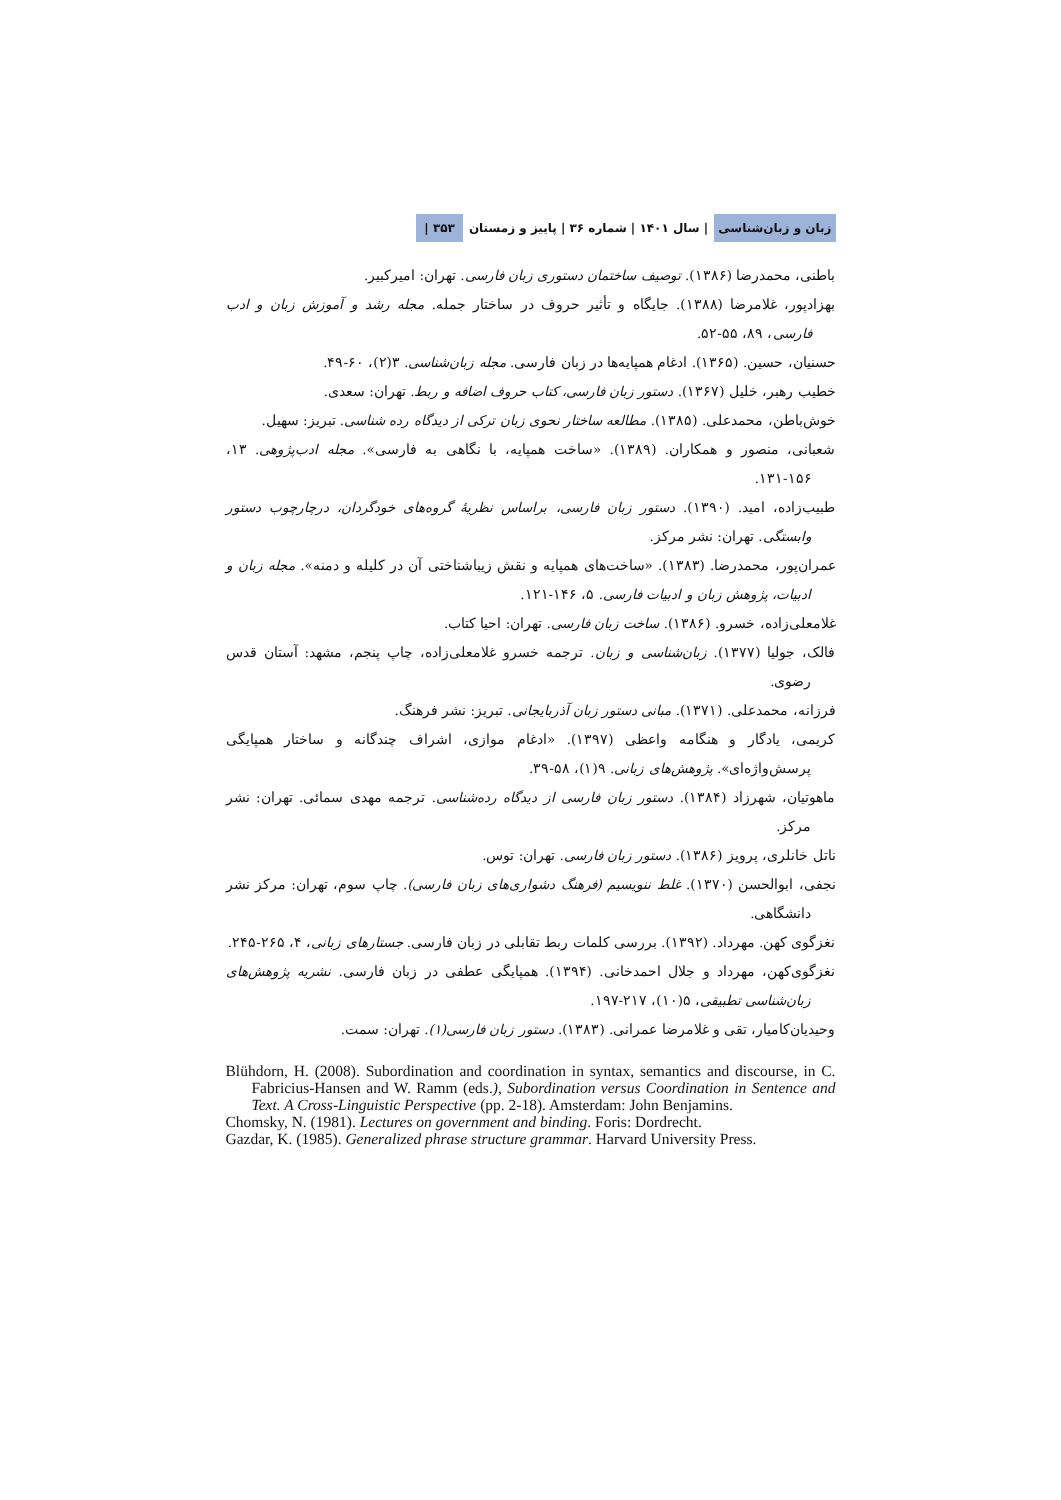زبان و زبان‌شناسی | سال ۱۴۰۱ | شماره ۳۶ | پاییز و زمستان ۳۵۳ |
باطنی، محمدرضا (۱۳۸۶). توصیف ساختمان دستوری زبان فارسی. تهران: امیرکبیر.
بهزادپور، غلامرضا (۱۳۸۸). جایگاه و تأثیر حروف در ساختار جمله. مجله رشد و آموزش زبان و ادب فارسی، ۸۹، ۵۵-۵۲.
حسنیان، حسین. (۱۳۶۵). ادغام همپایه‌ها در زبان فارسی. مجله زبان‌شناسی. ۳(۲)، ۶۰-۴۹.
خطیب رهبر، خلیل (۱۳۶۷). دستور زبان فارسی، کتاب حروف اضافه و ربط. تهران: سعدی.
خوش‌باطن، محمدعلی. (۱۳۸۵). مطالعه ساختار نحوی زبان ترکی از دیدگاه رده شناسی. تبریز: سهیل.
شعبانی، منصور و همکاران. (۱۳۸۹). «ساخت همپایه، با نگاهی به فارسی». مجله ادب‌پژوهی. ۱۳، ۱۵۶-۱۳۱.
طبیب‌زاده، امید. (۱۳۹۰). دستور زبان فارسی، براساس نظریهٔ گروه‌های خودگردان، درچارچوب دستور وابستگی. تهران: نشر مرکز.
عمران‌پور، محمدرضا. (۱۳۸۳). «ساخت‌های همپایه و نقش زیباشناختی آن در کلیله و دمنه». مجله زبان و ادبیات، پژوهش زبان و ادبیات فارسی. ۵، ۱۴۶-۱۲۱.
غلامعلی‌زاده، خسرو. (۱۳۸۶). ساخت زبان فارسی. تهران: احیا کتاب.
فالک، جولیا (۱۳۷۷). زبان‌شناسی و زبان. ترجمه خسرو غلامعلی‌زاده، چاپ پنجم، مشهد: آستان قدس رضوی.
فرزانه، محمدعلی. (۱۳۷۱). مبانی دستور زبان آذربایجانی. تبریز: نشر فرهنگ.
کریمی، یادگار و هنگامه واعظی (۱۳۹۷). «ادغام موازی، اشراف چندگانه و ساختار همپایگی پرسش‌واژه‌ای». پژوهش‌های زبانی. ۹(۱)، ۵۸-۳۹.
ماهوتیان، شهرزاد (۱۳۸۴). دستور زبان فارسی از دیدگاه رده‌شناسی. ترجمه مهدی سمائی. تهران: نشر مرکز.
ناتل خانلری، پرویز (۱۳۸۶). دستور زبان فارسی. تهران: توس.
نجفی، ابوالحسن (۱۳۷۰). غلط ننویسیم (فرهنگ دشواری‌های زبان فارسی). چاپ سوم، تهران: مرکز نشر دانشگاهی.
نغزگوی کهن. مهرداد. (۱۳۹۲). بررسی کلمات ربط تقابلی در زبان فارسی. جستارهای زبانی، ۴، ۲۶۵-۲۴۵.
نغزگوی‌کهن، مهرداد و جلال احمدخانی. (۱۳۹۴). همپایگی عطفی در زبان فارسی. نشریه پژوهش‌های زبان‌شناسی تطبیقی، ۵(۱۰)، ۲۱۷-۱۹۷.
وحیدیان‌کامیار، تقی و غلامرضا عمرانی. (۱۳۸۳). دستور زبان فارسی(۱). تهران: سمت.
Blühdorn, H. (2008). Subordination and coordination in syntax, semantics and discourse, in C. Fabricius-Hansen and W. Ramm (eds.), Subordination versus Coordination in Sentence and Text. A Cross-Linguistic Perspective (pp. 2-18). Amsterdam: John Benjamins.
Chomsky, N. (1981). Lectures on government and binding. Foris: Dordrecht.
Gazdar, K. (1985). Generalized phrase structure grammar. Harvard University Press.